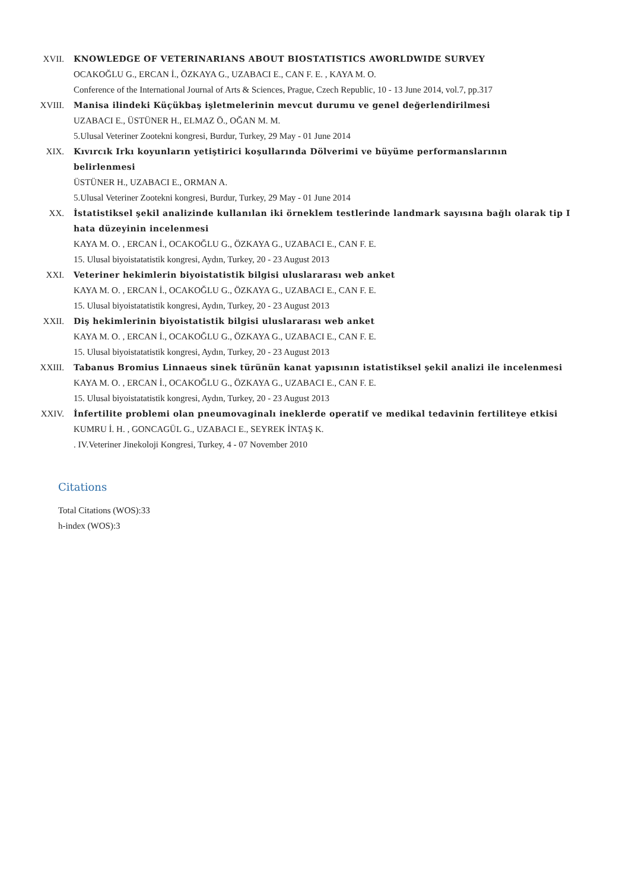XVII. KNOWLEDGE OF VETERINARIANS ABOUT BIOSTATISTICS AWORLDWIDE SURVEY
OCAKOĞLU G., ERCAN İ., ÖZKAYA G., UZABACI E., CAN F. E. , KAYA M. O.
Conference of the International Journal of Arts & Sciences, Prague, Czech Republic, 10 - 13 June 2014, vol.7, pp.317
XVIII. Manisa ilindeki Küçükbaş işletmelerinin mevcut durumu ve genel değerlendirilmesi
UZABACI E., ÜSTÜNER H., ELMAZ Ö., OĞAN M. M.
5.Ulusal Veteriner Zootekni kongresi, Burdur, Turkey, 29 May - 01 June 2014
XIX. Kıvırcık Irkı koyunların yetiştirici koşullarında Dölverimi ve büyüme performanslarının belirlenmesi
ÜSTÜNER H., UZABACI E., ORMAN A.
5.Ulusal Veteriner Zootekni kongresi, Burdur, Turkey, 29 May - 01 June 2014
XX. İstatistiksel şekil analizinde kullanılan iki örneklem testlerinde landmark sayısına bağlı olarak tip I hata düzeyinin incelenmesi
KAYA M. O. , ERCAN İ., OCAKOĞLU G., ÖZKAYA G., UZABACI E., CAN F. E.
15. Ulusal biyoistatatistik kongresi, Aydın, Turkey, 20 - 23 August 2013
XXI. Veteriner hekimlerin biyoistatistik bilgisi uluslararası web anket
KAYA M. O. , ERCAN İ., OCAKOĞLU G., ÖZKAYA G., UZABACI E., CAN F. E.
15. Ulusal biyoistatatistik kongresi, Aydın, Turkey, 20 - 23 August 2013
XXII. Diş hekimlerinin biyoistatistik bilgisi uluslararası web anket
KAYA M. O. , ERCAN İ., OCAKOĞLU G., ÖZKAYA G., UZABACI E., CAN F. E.
15. Ulusal biyoistatatistik kongresi, Aydın, Turkey, 20 - 23 August 2013
XXIII. Tabanus Bromius Linnaeus sinek türünün kanat yapısının istatistiksel şekil analizi ile incelenmesi
KAYA M. O. , ERCAN İ., OCAKOĞLU G., ÖZKAYA G., UZABACI E., CAN F. E.
15. Ulusal biyoistatatistik kongresi, Aydın, Turkey, 20 - 23 August 2013
XXIV. İnfertilite problemi olan pneumovaginalı ineklerde operatif ve medikal tedavinin fertiliteye etkisi
KUMRU İ. H. , GONCAGÜL G., UZABACI E., SEYREK İNTAŞ K.
. IV.Veteriner Jinekoloji Kongresi, Turkey, 4 - 07 November 2010
Citations
Total Citations (WOS):33
h-index (WOS):3